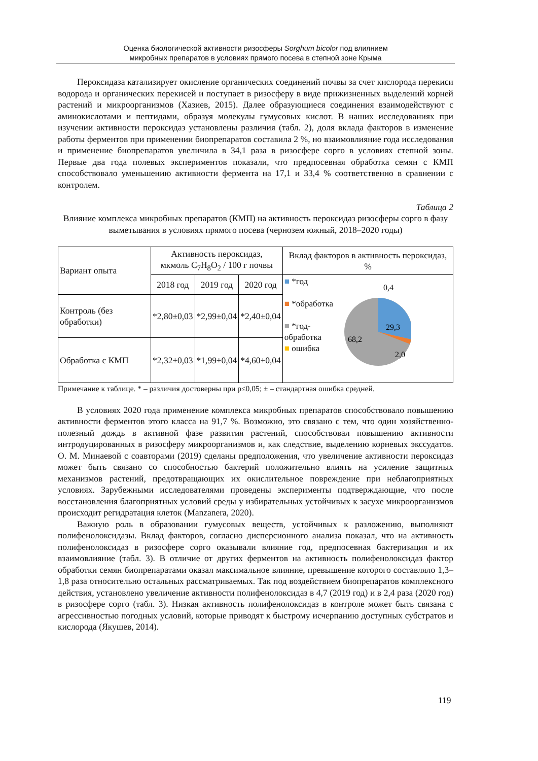Оценка биологической активности ризосферы Sorghum bicolor под влиянием
микробных препаратов в условиях прямого посева в степной зоне Крыма
Пероксидаза катализирует окисление органических соединений почвы за счет кислорода перекиси водорода и органических перекисей и поступает в ризосферу в виде прижизненных выделений корней растений и микроорганизмов (Хазиев, 2015). Далее образующиеся соединения взаимодействуют с аминокислотами и пептидами, образуя молекулы гумусовых кислот. В наших исследованиях при изучении активности пероксидаз установлены различия (табл. 2), доля вклада факторов в изменение работы ферментов при применении биопрепаратов составила 2 %, но взаимовлияние года исследования и применение биопрепаратов увеличила в 34,1 раза в ризосфере сорго в условиях степной зоны. Первые два года полевых экспериментов показали, что предпосевная обработка семян с КМП способствовало уменьшению активности фермента на 17,1 и 33,4 % соответственно в сравнении с контролем.
Таблица 2
Влияние комплекса микробных препаратов (КМП) на активность пероксидаз ризосферы сорго в фазу выметывания в условиях прямого посева (чернозем южный, 2018–2020 годы)
| Вариант опыта | Активность пероксидаз, мкмоль C<sub>7</sub>H<sub>8</sub>O<sub>2</sub> / 100 г почвы | | | Вклад факторов в активность пероксидаз, % |
| | 2018 год | 2019 год | 2020 год | ■ *год ■ *обработка ■ *год-обработка ■ ошибка 0,4 29,3 68,2 2,0 |
| Контроль (без обработки) | *2,80±0,03 | *2,99±0,04 | *2,40±0,04 | |
| Обработка с КМП | *2,32±0,03 | *1,99±0,04 | *4,60±0,04 | |
Примечание к таблице. * – различия достоверны при p≤0,05; ± – стандартная ошибка средней.
В условиях 2020 года применение комплекса микробных препаратов способствовало повышению активности ферментов этого класса на 91,7 %. Возможно, это связано с тем, что один хозяйственно-полезный дождь в активной фазе развития растений, способствовал повышению активности интродуцированных в ризосферу микроорганизмов и, как следствие, выделению корневых экссудатов. О. М. Минаевой с соавторами (2019) сделаны предположения, что увеличение активности пероксидаз может быть связано со способностью бактерий положительно влиять на усиление защитных механизмов растений, предотвращающих их окислительное повреждение при неблагоприятных условиях. Зарубежными исследователями проведены эксперименты подтверждающие, что после восстановления благоприятных условий среды у избирательных устойчивых к засухе микроорганизмов происходит регидратация клеток (Manzanera, 2020).
Важную роль в образовании гумусовых веществ, устойчивых к разложению, выполняют полифенолоксидазы. Вклад факторов, согласно дисперсионного анализа показал, что на активность полифенолоксидаз в ризосфере сорго оказывали влияние год, предпосевная бактеризация и их взаимовлияние (табл. 3). В отличие от других ферментов на активность полифенолоксидаз фактор обработки семян биопрепаратами оказал максимальное влияние, превышение которого составляло 1,3–1,8 раза относительно остальных рассматриваемых. Так под воздействием биопрепаратов комплексного действия, установлено увеличение активности полифенолоксидаз в 4,7 (2019 год) и в 2,4 раза (2020 год) в ризосфере сорго (табл. 3). Низкая активность полифенолоксидаз в контроле может быть связана с агрессивностью погодных условий, которые приводят к быстрому исчерпанию доступных субстратов и кислорода (Якушев, 2014).
119